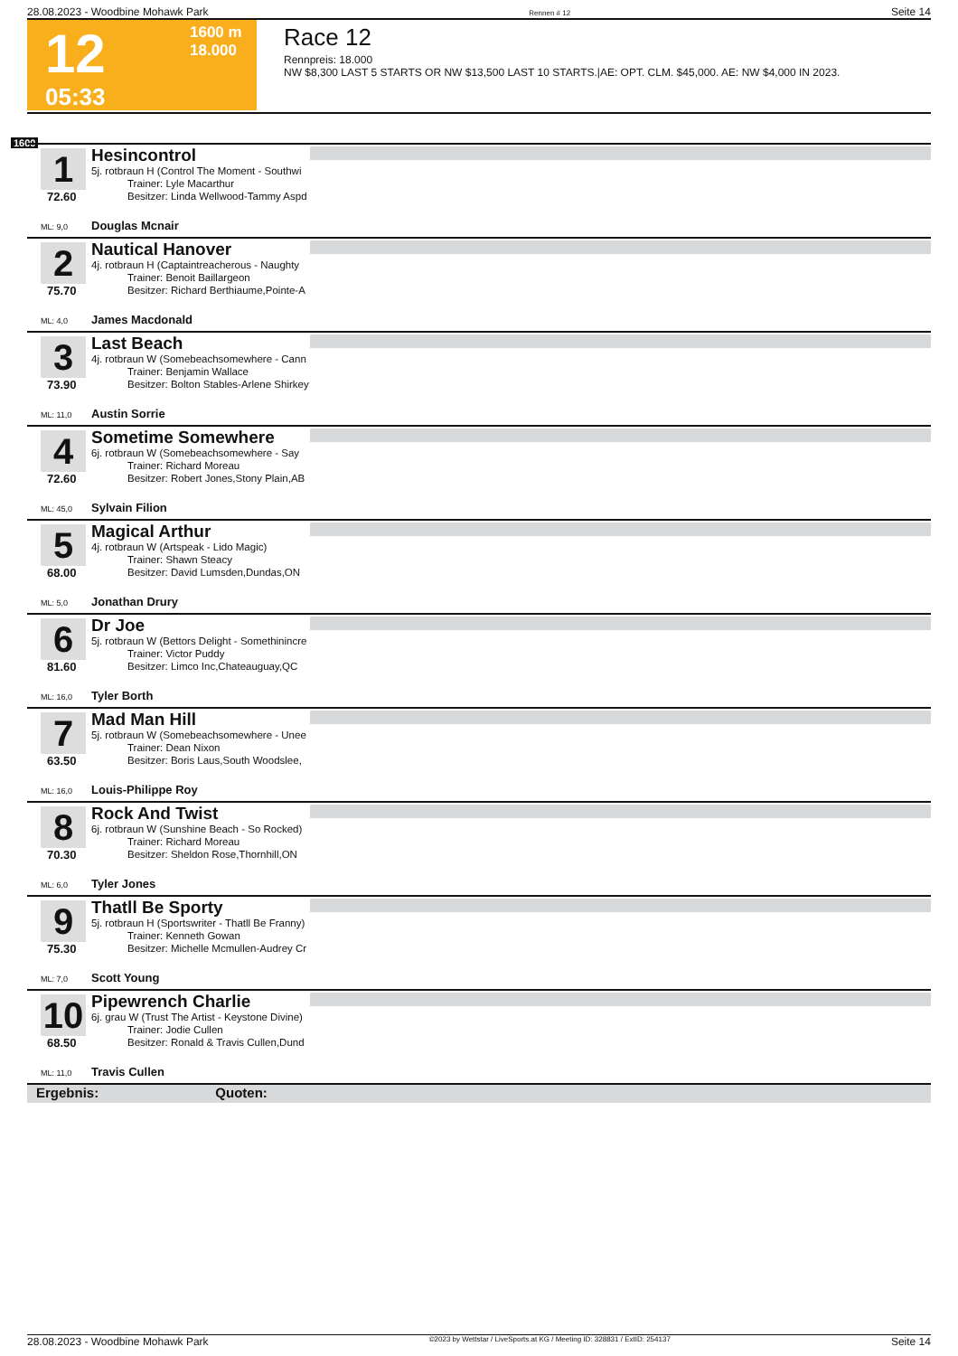28.08.2023 - Woodbine Mohawk Park Rennen # 12 Seite 14
12
05:33
1600 m
18.000
Race 12
Rennpreis: 18.000
NW $8,300 LAST 5 STARTS OR NW $13,500 LAST 10 STARTS.|AE: OPT. CLM. $45,000. AE: NW $4,000 IN 2023.
1600
1
72.60
ML: 9,0
Hesincontrol
5j. rotbraun H (Control The Moment - Southwi
Trainer: Lyle Macarthur
Besitzer: Linda Wellwood-Tammy Aspd
Douglas Mcnair
2
75.70
ML: 4,0
Nautical Hanover
4j. rotbraun H (Captaintreacherous - Naughty
Trainer: Benoit Baillargeon
Besitzer: Richard Berthiaume,Pointe-A
James Macdonald
3
73.90
ML: 11,0
Last Beach
4j. rotbraun W (Somebeachsomewhere - Cann
Trainer: Benjamin Wallace
Besitzer: Bolton Stables-Arlene Shirkey
Austin Sorrie
4
72.60
ML: 45,0
Sometime Somewhere
6j. rotbraun W (Somebeachsomewhere - Say
Trainer: Richard Moreau
Besitzer: Robert Jones,Stony Plain,AB
Sylvain Filion
5
68.00
ML: 5,0
Magical Arthur
4j. rotbraun W (Artspeak - Lido Magic)
Trainer: Shawn Steacy
Besitzer: David Lumsden,Dundas,ON
Jonathan Drury
6
81.60
ML: 16,0
Dr Joe
5j. rotbraun W (Bettors Delight - Somethinincre
Trainer: Victor Puddy
Besitzer: Limco Inc,Chateauguay,QC
Tyler Borth
7
63.50
ML: 16,0
Mad Man Hill
5j. rotbraun W (Somebeachsomewhere - Unee
Trainer: Dean Nixon
Besitzer: Boris Laus,South Woodslee,
Louis-Philippe Roy
8
70.30
ML: 6,0
Rock And Twist
6j. rotbraun W (Sunshine Beach - So Rocked)
Trainer: Richard Moreau
Besitzer: Sheldon Rose,Thornhill,ON
Tyler Jones
9
75.30
ML: 7,0
Thatll Be Sporty
5j. rotbraun H (Sportswriter - Thatll Be Franny)
Trainer: Kenneth Gowan
Besitzer: Michelle Mcmullen-Audrey Cr
Scott Young
10
68.50
ML: 11,0
Pipewrench Charlie
6j. grau W (Trust The Artist - Keystone Divine)
Trainer: Jodie Cullen
Besitzer: Ronald & Travis Cullen,Dund
Travis Cullen
Ergebnis: Quoten:
28.08.2023 - Woodbine Mohawk Park ©2023 by Wettstar / LiveSports.at KG / Meeting ID: 328831 / ExtID: 254137 Seite 14